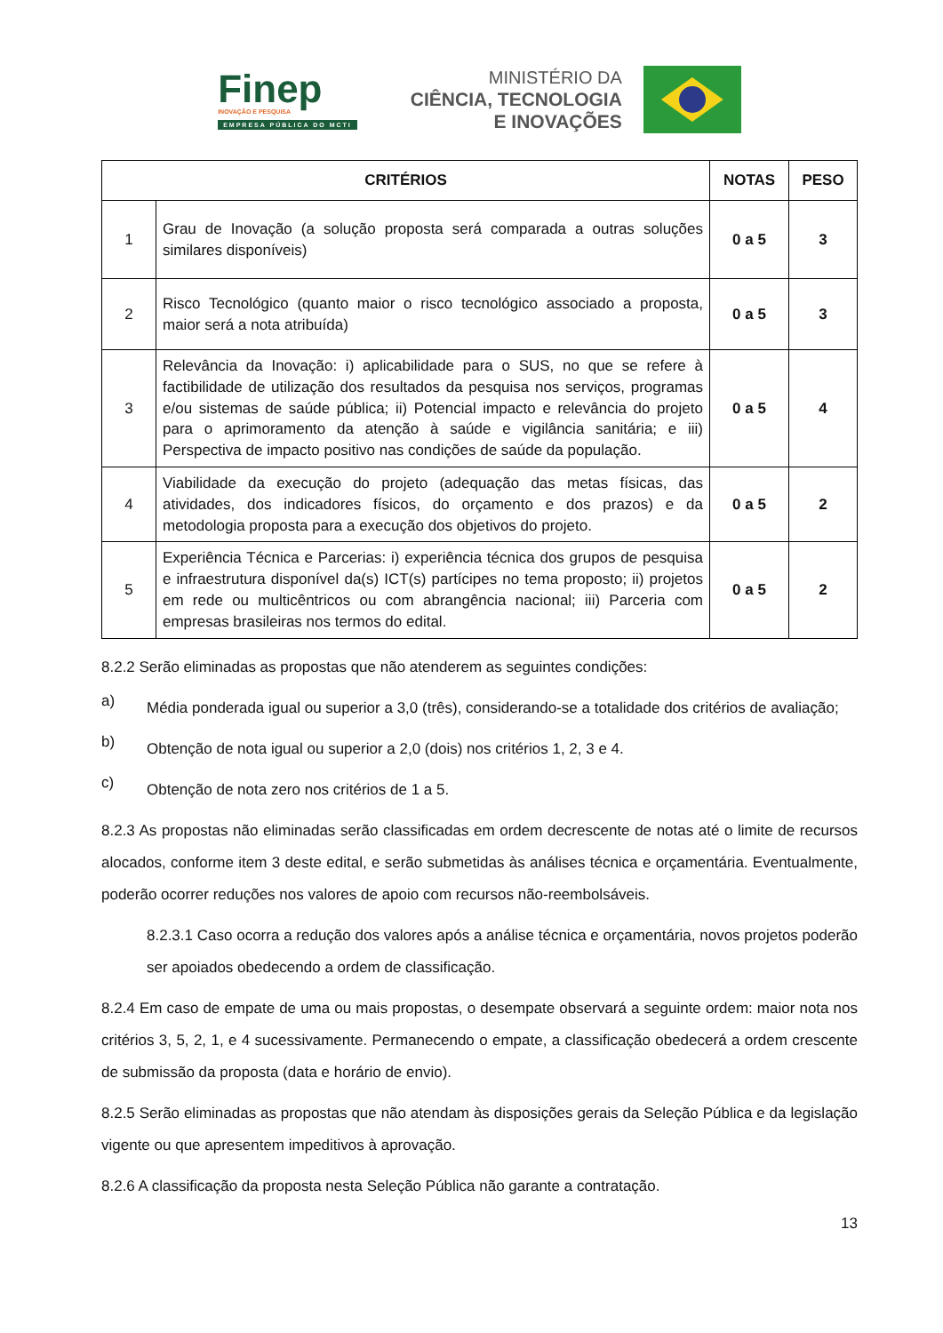Finep
INOVAÇÃO E PESQUISA
EMPRESA PÚBLICA DO MCTI
MINISTÉRIO DA
CIÊNCIA, TECNOLOGIA
E INOVAÇÕES
| CRITÉRIOS | | NOTAS | PESO |
| --- | --- | --- | --- |
| 1 | Grau de Inovação (a solução proposta será comparada a outras soluções similares disponíveis) | 0 a 5 | 3 |
| 2 | Risco Tecnológico (quanto maior o risco tecnológico associado a proposta, maior será a nota atribuída) | 0 a 5 | 3 |
| 3 | Relevância da Inovação: i) aplicabilidade para o SUS, no que se refere à factibilidade de utilização dos resultados da pesquisa nos serviços, programas e/ou sistemas de saúde pública; ii) Potencial impacto e relevância do projeto para o aprimoramento da atenção à saúde e vigilância sanitária; e iii) Perspectiva de impacto positivo nas condições de saúde da população. | 0 a 5 | 4 |
| 4 | Viabilidade da execução do projeto (adequação das metas físicas, das atividades, dos indicadores físicos, do orçamento e dos prazos) e da metodologia proposta para a execução dos objetivos do projeto. | 0 a 5 | 2 |
| 5 | Experiência Técnica e Parcerias: i) experiência técnica dos grupos de pesquisa e infraestrutura disponível da(s) ICT(s) partícipes no tema proposto; ii) projetos em rede ou multicêntricos ou com abrangência nacional; iii) Parceria com empresas brasileiras nos termos do edital. | 0 a 5 | 2 |
8.2.2 Serão eliminadas as propostas que não atenderem as seguintes condições:
a)
Média ponderada igual ou superior a 3,0 (três), considerando-se a totalidade dos critérios de avaliação;
b)
Obtenção de nota igual ou superior a 2,0 (dois) nos critérios 1, 2, 3 e 4.
c)
Obtenção de nota zero nos critérios de 1 a 5.
8.2.3 As propostas não eliminadas serão classificadas em ordem decrescente de notas até o limite de recursos alocados, conforme item 3 deste edital, e serão submetidas às análises técnica e orçamentária. Eventualmente, poderão ocorrer reduções nos valores de apoio com recursos não-reembolsáveis.
8.2.3.1 Caso ocorra a redução dos valores após a análise técnica e orçamentária, novos projetos poderão ser apoiados obedecendo a ordem de classificação.
8.2.4 Em caso de empate de uma ou mais propostas, o desempate observará a seguinte ordem: maior nota nos critérios 3, 5, 2, 1, e 4 sucessivamente. Permanecendo o empate, a classificação obedecerá a ordem crescente de submissão da proposta (data e horário de envio).
8.2.5 Serão eliminadas as propostas que não atendam às disposições gerais da Seleção Pública e da legislação vigente ou que apresentem impeditivos à aprovação.
8.2.6 A classificação da proposta nesta Seleção Pública não garante a contratação.
13